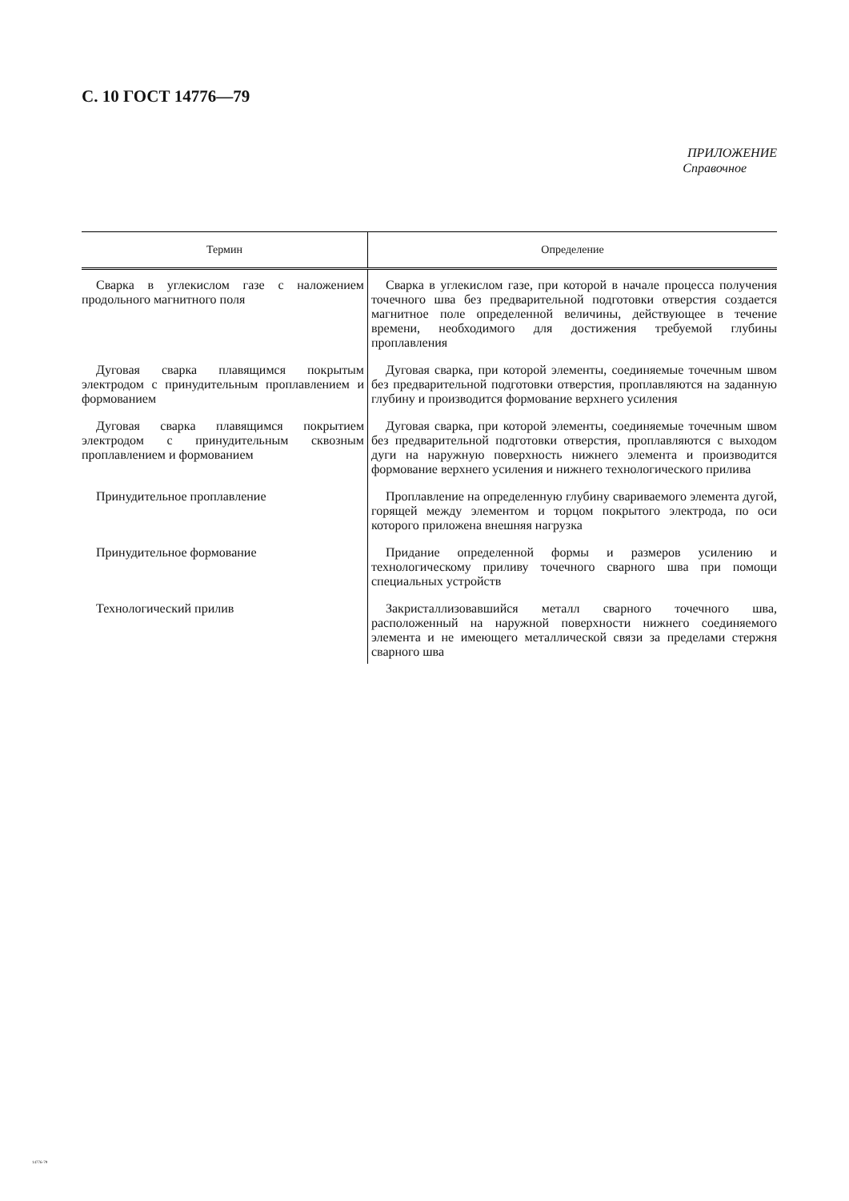С. 10 ГОСТ 14776—79
ПРИЛОЖЕНИЕ
Справочное
| Термин | Определение |
| --- | --- |
| Сварка в углекислом газе с наложением продольного магнитного поля | Сварка в углекислом газе, при которой в начале процесса получения точечного шва без предварительной подготовки отверстия создается магнитное поле определенной величины, действующее в течение времени, необходимого для достижения требуемой глубины проплавления |
| Дуговая сварка плавящимся покрытым электродом с принудительным проплавлением и формованием | Дуговая сварка, при которой элементы, соединяемые точечным швом без предварительной подготовки отверстия, проплавляются на заданную глубину и производится формование верхнего усиления |
| Дуговая сварка плавящимся покрытием электродом с принудительным сквозным проплавлением и формованием | Дуговая сварка, при которой элементы, соединяемые точечным швом без предварительной подготовки отверстия, проплавляются с выходом дуги на наружную поверхность нижнего элемента и производится формование верхнего усиления и нижнего технологического прилива |
| Принудительное проплавление | Проплавление на определенную глубину свариваемого элемента дугой, горящей между элементом и торцом покрытого электрода, по оси которого приложена внешняя нагрузка |
| Принудительное формование | Придание определенной формы и размеров усилению и технологическому приливу точечного сварного шва при помощи специальных устройств |
| Технологический прилив | Закристаллизовавшийся металл сварного точечного шва, расположенный на наружной поверхности нижнего соединяемого элемента и не имеющего металлической связи за пределами стержня сварного шва |
14776-79